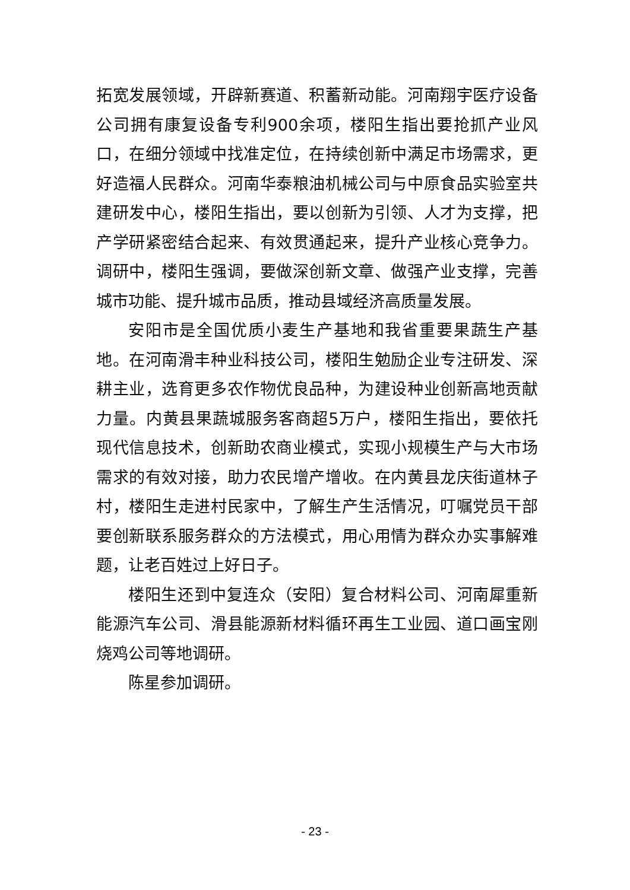拓宽发展领域，开辟新赛道、积蓄新动能。河南翔宇医疗设备公司拥有康复设备专利900余项，楼阳生指出要抢抓产业风口，在细分领域中找准定位，在持续创新中满足市场需求，更好造福人民群众。河南华泰粮油机械公司与中原食品实验室共建研发中心，楼阳生指出，要以创新为引领、人才为支撑，把产学研紧密结合起来、有效贯通起来，提升产业核心竞争力。调研中，楼阳生强调，要做深创新文章、做强产业支撑，完善城市功能、提升城市品质，推动县域经济高质量发展。
安阳市是全国优质小麦生产基地和我省重要果蔬生产基地。在河南滑丰种业科技公司，楼阳生勉励企业专注研发、深耕主业，选育更多农作物优良品种，为建设种业创新高地贡献力量。内黄县果蔬城服务客商超5万户，楼阳生指出，要依托现代信息技术，创新助农商业模式，实现小规模生产与大市场需求的有效对接，助力农民增产增收。在内黄县龙庆街道林子村，楼阳生走进村民家中，了解生产生活情况，叮嘱党员干部要创新联系服务群众的方法模式，用心用情为群众办实事解难题，让老百姓过上好日子。
楼阳生还到中复连众（安阳）复合材料公司、河南犀重新能源汽车公司、滑县能源新材料循环再生工业园、道口画宝刚烧鸡公司等地调研。
陈星参加调研。
- 23 -